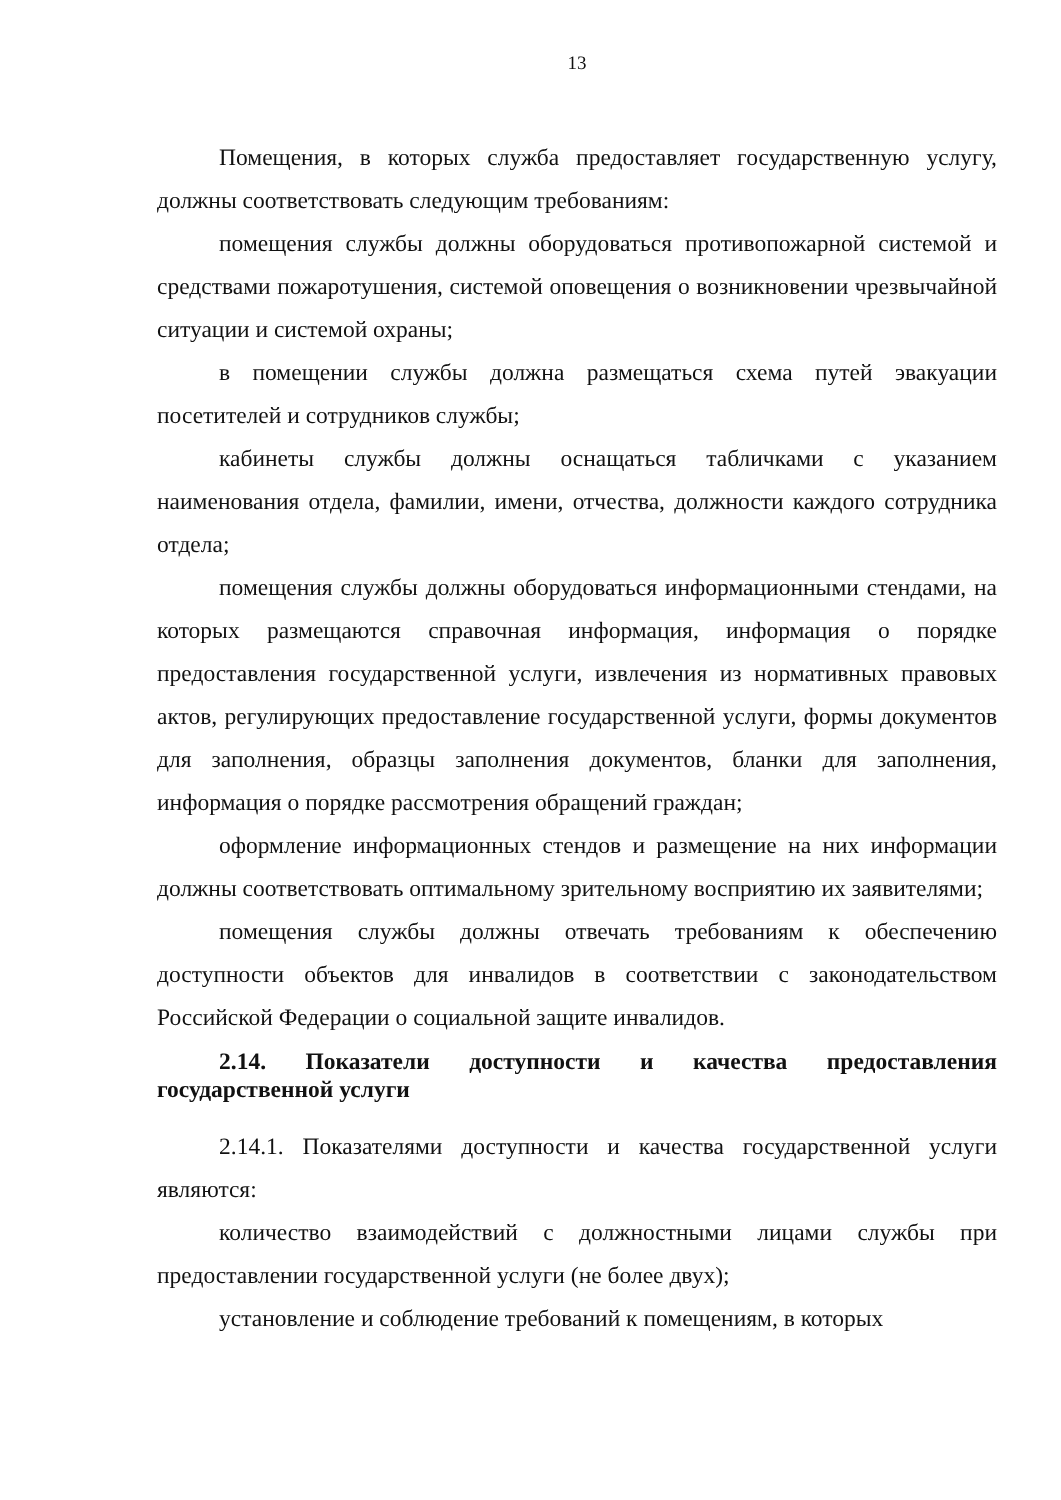13
Помещения, в которых служба предоставляет государственную услугу, должны соответствовать следующим требованиям:
помещения службы должны оборудоваться противопожарной системой и средствами пожаротушения, системой оповещения о возникновении чрезвычайной ситуации и системой охраны;
в помещении службы должна размещаться схема путей эвакуации посетителей и сотрудников службы;
кабинеты службы должны оснащаться табличками с указанием наименования отдела, фамилии, имени, отчества, должности каждого сотрудника отдела;
помещения службы должны оборудоваться информационными стендами, на которых размещаются справочная информация, информация о порядке предоставления государственной услуги, извлечения из нормативных правовых актов, регулирующих предоставление государственной услуги, формы документов для заполнения, образцы заполнения документов, бланки для заполнения, информация о порядке рассмотрения обращений граждан;
оформление информационных стендов и размещение на них информации должны соответствовать оптимальному зрительному восприятию их заявителями;
помещения службы должны отвечать требованиям к обеспечению доступности объектов для инвалидов в соответствии с законодательством Российской Федерации о социальной защите инвалидов.
2.14. Показатели доступности и качества предоставления государственной услуги
2.14.1. Показателями доступности и качества государственной услуги являются:
количество взаимодействий с должностными лицами службы при предоставлении государственной услуги (не более двух);
установление и соблюдение требований к помещениям, в которых